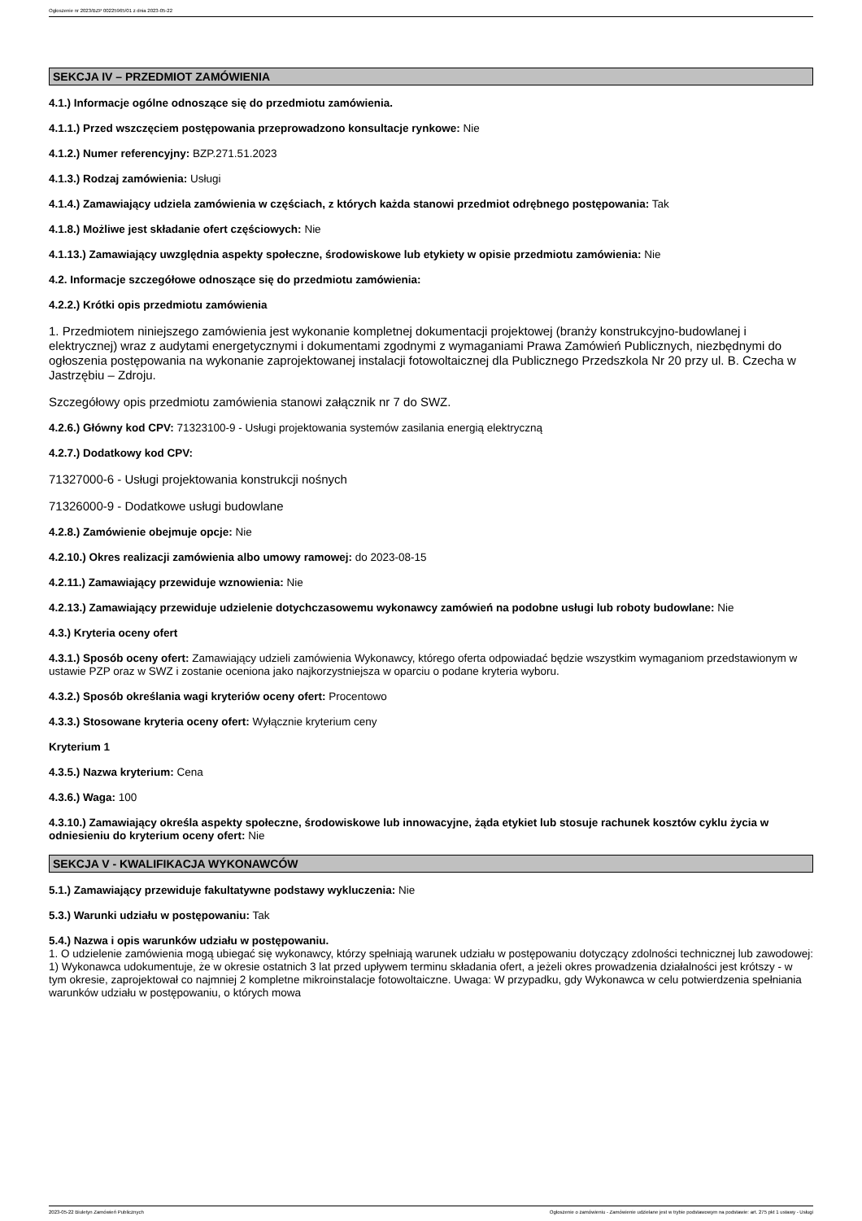Ogłoszenie nr 2023/BZP 00225965/01 z dnia 2023-05-22
SEKCJA IV – PRZEDMIOT ZAMÓWIENIA
4.1.) Informacje ogólne odnoszące się do przedmiotu zamówienia.
4.1.1.) Przed wszczęciem postępowania przeprowadzono konsultacje rynkowe: Nie
4.1.2.) Numer referencyjny: BZP.271.51.2023
4.1.3.) Rodzaj zamówienia: Usługi
4.1.4.) Zamawiający udziela zamówienia w częściach, z których każda stanowi przedmiot odrębnego postępowania: Tak
4.1.8.) Możliwe jest składanie ofert częściowych: Nie
4.1.13.) Zamawiający uwzględnia aspekty społeczne, środowiskowe lub etykiety w opisie przedmiotu zamówienia: Nie
4.2. Informacje szczegółowe odnoszące się do przedmiotu zamówienia:
4.2.2.) Krótki opis przedmiotu zamówienia
1. Przedmiotem niniejszego zamówienia jest wykonanie kompletnej dokumentacji projektowej (branży konstrukcyjno-budowlanej i elektrycznej) wraz z audytami energetycznymi i dokumentami zgodnymi z wymaganiami Prawa Zamówień Publicznych, niezbędnymi do ogłoszenia postępowania na wykonanie zaprojektowanej instalacji fotowoltaicznej dla Publicznego Przedszkola Nr 20 przy ul. B. Czecha w Jastrzębiu – Zdroju.
Szczegółowy opis przedmiotu zamówienia stanowi załącznik nr 7 do SWZ.
4.2.6.) Główny kod CPV: 71323100-9 - Usługi projektowania systemów zasilania energią elektryczną
4.2.7.) Dodatkowy kod CPV:
71327000-6 - Usługi projektowania konstrukcji nośnych
71326000-9 - Dodatkowe usługi budowlane
4.2.8.) Zamówienie obejmuje opcje: Nie
4.2.10.) Okres realizacji zamówienia albo umowy ramowej: do 2023-08-15
4.2.11.) Zamawiający przewiduje wznowienia: Nie
4.2.13.) Zamawiający przewiduje udzielenie dotychczasowemu wykonawcy zamówień na podobne usługi lub roboty budowlane: Nie
4.3.) Kryteria oceny ofert
4.3.1.) Sposób oceny ofert: Zamawiający udzieli zamówienia Wykonawcy, którego oferta odpowiadać będzie wszystkim wymaganiom przedstawionym w ustawie PZP oraz w SWZ i zostanie oceniona jako najkorzystniejsza w oparciu o podane kryteria wyboru.
4.3.2.) Sposób określania wagi kryteriów oceny ofert: Procentowo
4.3.3.) Stosowane kryteria oceny ofert: Wyłącznie kryterium ceny
Kryterium 1
4.3.5.) Nazwa kryterium: Cena
4.3.6.) Waga: 100
4.3.10.) Zamawiający określa aspekty społeczne, środowiskowe lub innowacyjne, żąda etykiet lub stosuje rachunek kosztów cyklu życia w odniesieniu do kryterium oceny ofert: Nie
SEKCJA V - KWALIFIKACJA WYKONAWCÓW
5.1.) Zamawiający przewiduje fakultatywne podstawy wykluczenia: Nie
5.3.) Warunki udziału w postępowaniu: Tak
5.4.) Nazwa i opis warunków udziału w postępowaniu.
1. O udzielenie zamówienia mogą ubiegać się wykonawcy, którzy spełniają warunek udziału w postępowaniu dotyczący zdolności technicznej lub zawodowej:
1) Wykonawca udokumentuje, że w okresie ostatnich 3 lat przed upływem terminu składania ofert, a jeżeli okres prowadzenia działalności jest krótszy - w tym okresie, zaprojektował co najmniej 2 kompletne mikroinstalacje fotowoltaiczne. Uwaga: W przypadku, gdy Wykonawca w celu potwierdzenia spełniania warunków udziału w postępowaniu, o których mowa
2023-05-22 Biuletyn Zamówień Publicznych Ogłoszenie o zamówieniu - Zamówienie udzielane jest w trybie podstawowym na podstawie: art. 275 pkt 1 ustawy - Usługi